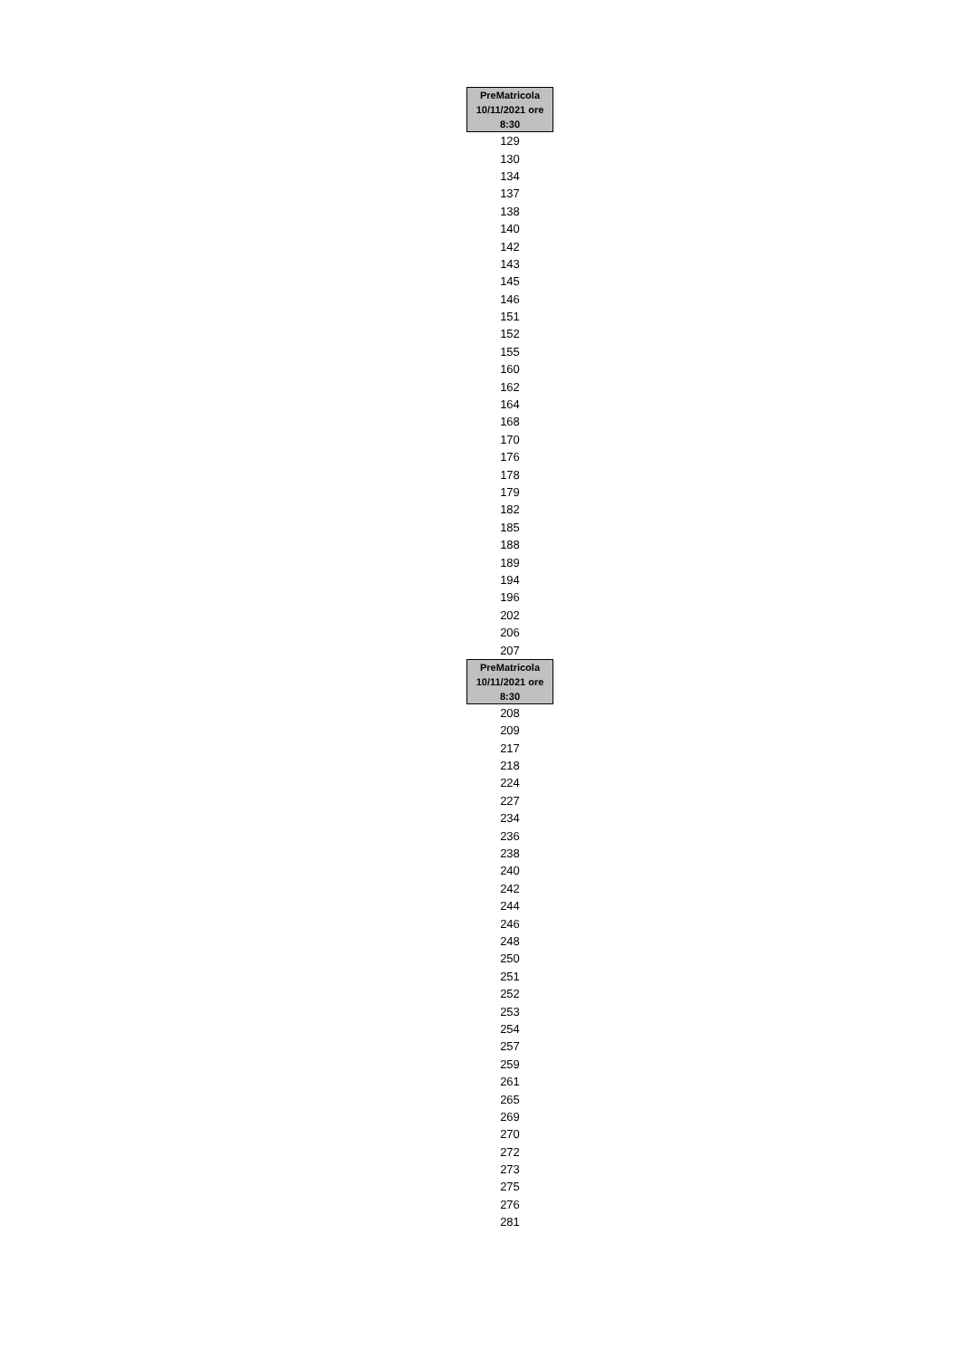| PreMatricola 10/11/2021 ore 8:30 |
| --- |
| 129 |
| 130 |
| 134 |
| 137 |
| 138 |
| 140 |
| 142 |
| 143 |
| 145 |
| 146 |
| 151 |
| 152 |
| 155 |
| 160 |
| 162 |
| 164 |
| 168 |
| 170 |
| 176 |
| 178 |
| 179 |
| 182 |
| 185 |
| 188 |
| 189 |
| 194 |
| 196 |
| 202 |
| 206 |
| 207 |
| PreMatricola 10/11/2021 ore 8:30 |
| 208 |
| 209 |
| 217 |
| 218 |
| 224 |
| 227 |
| 234 |
| 236 |
| 238 |
| 240 |
| 242 |
| 244 |
| 246 |
| 248 |
| 250 |
| 251 |
| 252 |
| 253 |
| 254 |
| 257 |
| 259 |
| 261 |
| 265 |
| 269 |
| 270 |
| 272 |
| 273 |
| 275 |
| 276 |
| 281 |